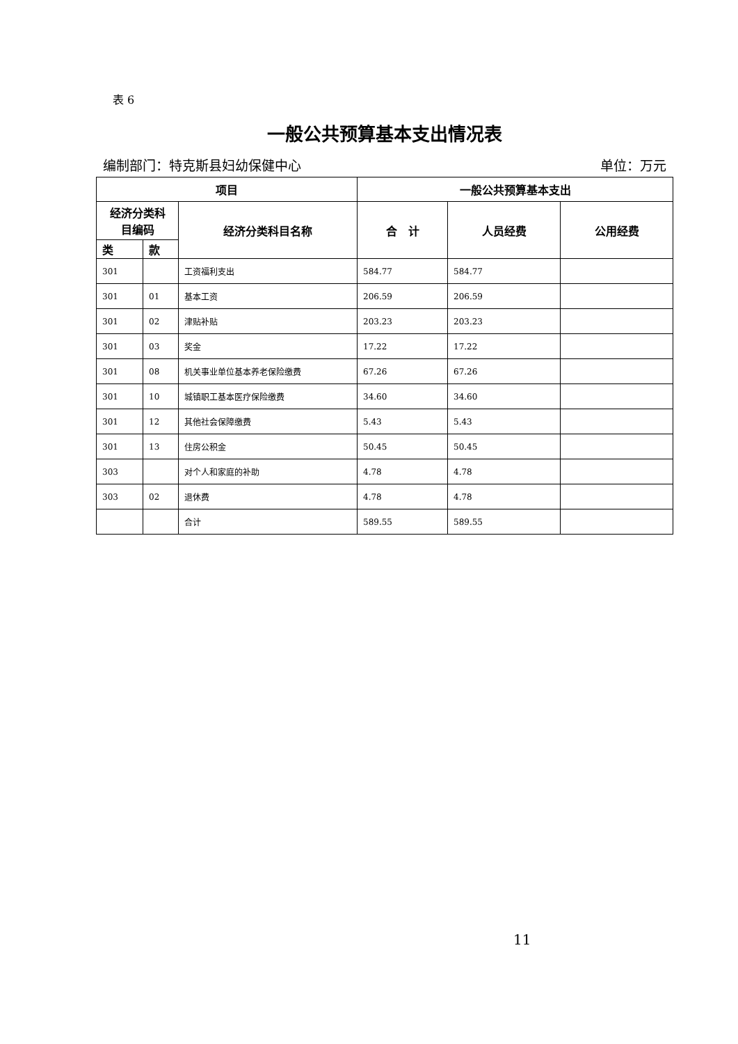表 6
一般公共预算基本支出情况表
编制部门：特克斯县妇幼保健中心 单位：万元
| 项目 | | | 一般公共预算基本支出 | | |
| --- | --- | --- | --- | --- | --- |
| 经济分类科 目编码 | | 经济分类科目名称 | 合 计 | 人员经费 | 公用经费 |
| 类 | 款 | | | | |
| 301 | | 工资福利支出 | 584.77 | 584.77 | |
| 301 | 01 | 基本工资 | 206.59 | 206.59 | |
| 301 | 02 | 津贴补贴 | 203.23 | 203.23 | |
| 301 | 03 | 奖金 | 17.22 | 17.22 | |
| 301 | 08 | 机关事业单位基本养老保险缴费 | 67.26 | 67.26 | |
| 301 | 10 | 城镇职工基本医疗保险缴费 | 34.60 | 34.60 | |
| 301 | 12 | 其他社会保障缴费 | 5.43 | 5.43 | |
| 301 | 13 | 住房公积金 | 50.45 | 50.45 | |
| 303 | | 对个人和家庭的补助 | 4.78 | 4.78 | |
| 303 | 02 | 退休费 | 4.78 | 4.78 | |
| | | 合计 | 589.55 | 589.55 | |
11